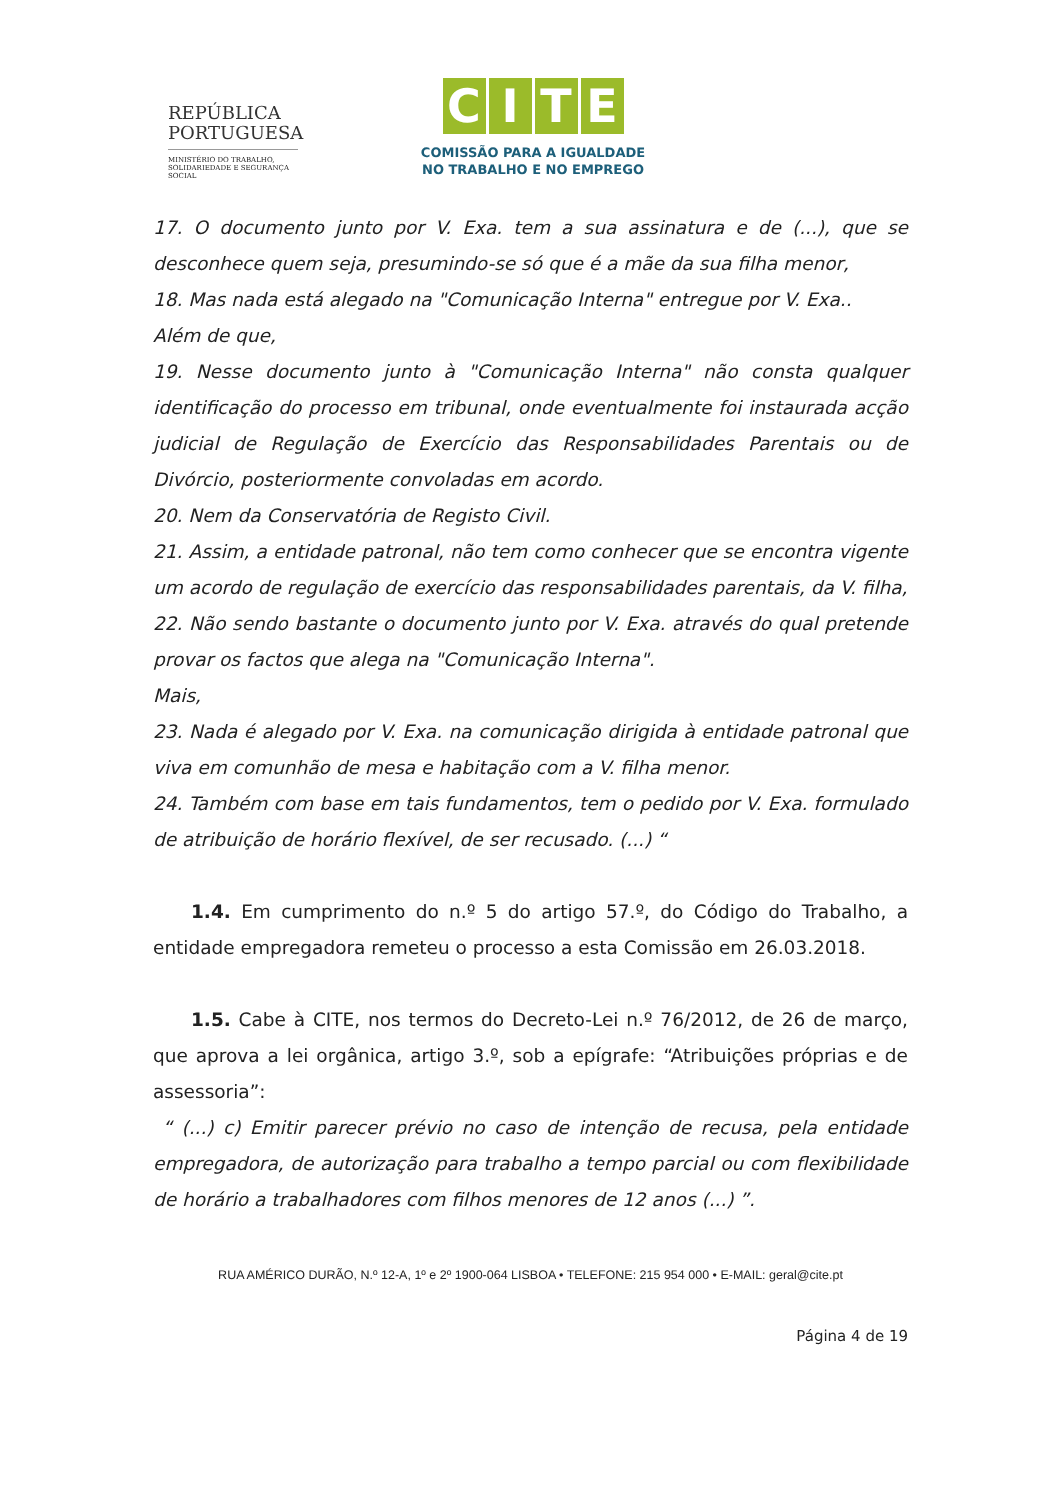REPÚBLICA
PORTUGUESA
MINISTÉRIO DO TRABALHO,
SOLIDARIEDADE E SEGURANÇA
SOCIAL
CITE
COMISSÃO PARA A IGUALDADE
NO TRABALHO E NO EMPREGO
17. O documento junto por V. Exa. tem a sua assinatura e de (...), que se desconhece quem seja, presumindo-se só que é a mãe da sua filha menor,
18. Mas nada está alegado na "Comunicação Interna" entregue por V. Exa..
Além de que,
19. Nesse documento junto à "Comunicação Interna" não consta qualquer identificação do processo em tribunal, onde eventualmente foi instaurada acção judicial de Regulação de Exercício das Responsabilidades Parentais ou de Divórcio, posteriormente convoladas em acordo.
20. Nem da Conservatória de Registo Civil.
21. Assim, a entidade patronal, não tem como conhecer que se encontra vigente um acordo de regulação de exercício das responsabilidades parentais, da V. filha,
22. Não sendo bastante o documento junto por V. Exa. através do qual pretende provar os factos que alega na "Comunicação Interna".
Mais,
23. Nada é alegado por V. Exa. na comunicação dirigida à entidade patronal que viva em comunhão de mesa e habitação com a V. filha menor.
24. Também com base em tais fundamentos, tem o pedido por V. Exa. formulado de atribuição de horário flexível, de ser recusado. (...) “
1.4. Em cumprimento do n.º 5 do artigo 57.º, do Código do Trabalho, a entidade empregadora remeteu o processo a esta Comissão em 26.03.2018.
1.5. Cabe à CITE, nos termos do Decreto-Lei n.º 76/2012, de 26 de março, que aprova a lei orgânica, artigo 3.º, sob a epígrafe: “Atribuições próprias e de assessoria”:
“ (...) c) Emitir parecer prévio no caso de intenção de recusa, pela entidade empregadora, de autorização para trabalho a tempo parcial ou com flexibilidade de horário a trabalhadores com filhos menores de 12 anos (...) ”.
RUA AMÉRICO DURÃO, N.º 12-A, 1º e 2º 1900-064 LISBOA • TELEFONE: 215 954 000 • E-MAIL: geral@cite.pt
Página 4 de 19